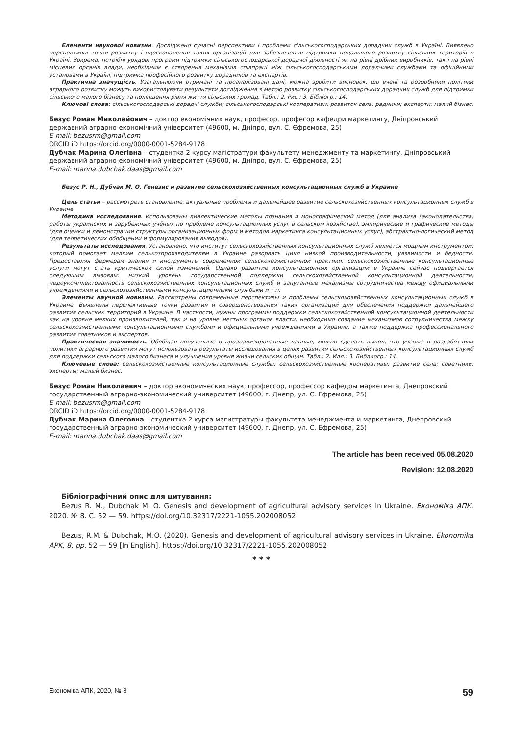Елементи наукової новизни. Досліджено сучасні перспективи і проблеми сільськогосподарських дорадчих служб в Україні. Виявлено перспективні точки розвитку і вдосконалення таких організацій для забезпечення підтримки подальшого розвитку сільських територій в Україні. Зокрема, потрібні урядові програми підтримки сільськогосподарської дорадчої діяльності як на рівні дрібних виробників, так і на рівні місцевих органів влади, необхідним є створення механізмів співпраці між сільськогосподарськими дорадчими службами та офіційними установами в Україні, підтримка професійного розвитку дорадників та експертів.
Практична значущість. Узагальнюючи отримані та проаналізовані дані, можна зробити висновок, що вчені та розробники політики аграрного розвитку можуть використовувати результати дослідження з метою розвитку сільськогосподарських дорадчих служб для підтримки сільського малого бізнесу та поліпшення рівня життя сільських громад. Табл.: 2. Рис.: 3. Бібліогр.: 14.
Ключові слова: сільськогосподарські дорадчі служби; сільськогосподарські кооперативи; розвиток села; радники; експерти; малий бізнес.
Безус Роман Миколайович – доктор економічних наук, професор, професор кафедри маркетингу, Дніпровський державний аграрно-економічний університет (49600, м. Дніпро, вул. С. Єфремова, 25)
E-mail: bezusrm@gmail.com
ORCID iD https://orcid.org/0000-0001-5284-9178
Дубчак Марина Олегівна – студентка 2 курсу магістратури факультету менеджменту та маркетингу, Дніпровський державний аграрно-економічний університет (49600, м. Дніпро, вул. С. Єфремова, 25)
E-mail: marina.dubchak.daas@gmail.com
Безус Р. Н., Дубчак М. О. Генезис и развитие сельскохозяйственных консультационных служб в Украине
Цель статьи – рассмотреть становление, актуальные проблемы и дальнейшее развитие сельскохозяйственных консультационных служб в Украине.
Методика исследования. Использованы диалектические методы познания и монографический метод (для анализа законодательства, работы украинских и зарубежных учёных по проблеме консультационных услуг в сельском хозяйстве), эмпирические и графические методы (для оценки и демонстрации структуры организационных форм и методов маркетинга консультационных услуг), абстрактно-логический метод (для теоретических обобщений и формулирования выводов).
Результаты исследования. Установлено, что институт сельскохозяйственных консультационных служб является мощным инструментом, который помогает мелким сельхозпроизводителям в Украине разорвать цикл низкой производительности, уязвимости и бедности. Предоставляя фермерам знания и инструменты современной сельскохозяйственной практики, сельскохозяйственные консультационные услуги могут стать критической силой изменений. Однако развитие консультационных организаций в Украине сейчас подвергается следующим вызовам: низкий уровень государственной поддержки сельскохозяйственной консультационной деятельности, недоукомплектованность сельскохозяйственных консультационных служб и запутанные механизмы сотрудничества между официальными учреждениями и сельскохозяйственными консультационными службами и т.п.
Элементы научной новизны. Рассмотрены современные перспективы и проблемы сельскохозяйственных консультационных служб в Украине. Выявлены перспективные точки развития и совершенствования таких организаций для обеспечения поддержки дальнейшего развития сельских территорий в Украине. В частности, нужны программы поддержки сельскохозяйственной консультационной деятельности как на уровне мелких производителей, так и на уровне местных органов власти, необходимо создание механизмов сотрудничества между сельскохозяйственными консультационными службами и официальными учреждениями в Украине, а также поддержка профессионального развития советников и экспертов.
Практическая значимость. Обобщая полученные и проанализированные данные, можно сделать вывод, что ученые и разработчики политики аграрного развития могут использовать результаты исследования в целях развития сельскохозяйственных консультационных служб для поддержки сельского малого бизнеса и улучшения уровня жизни сельских общин. Табл.: 2. Илл.: 3. Библиогр.: 14.
Ключевые слова: сельскохозяйственные консультационные службы; сельскохозяйственные кооперативы; развитие села; советники; эксперты; малый бизнес.
Безус Роман Николаевич – доктор экономических наук, профессор, профессор кафедры маркетинга, Днепровский государственный аграрно-экономический университет (49600, г. Днепр, ул. С. Ефремова, 25)
E-mail: bezusrm@gmail.com
ORCID iD https://orcid.org/0000-0001-5284-9178
Дубчак Марина Олеговна – студентка 2 курса магистратуры факультета менеджмента и маркетинга, Днепровский государственный аграрно-экономический университет (49600, г. Днепр, ул. С. Ефремова, 25)
E-mail: marina.dubchak.daas@gmail.com
The article has been received 05.08.2020
Revision: 12.08.2020
Бібліографічний опис для цитування:
Bezus R. M., Dubchak M. O. Genesis and development of agricultural advisory services in Ukraine. Економіка АПК. 2020. № 8. С. 52 — 59. https://doi.org/10.32317/2221-1055.202008052
Bezus, R.M. & Dubchak, M.O. (2020). Genesis and development of agricultural advisory services in Ukraine. Ekonomika APK, 8, pp. 52 — 59 [In English]. https://doi.org/10.32317/2221-1055.202008052
* * *
Економіка АПК, 2020, № 8 59